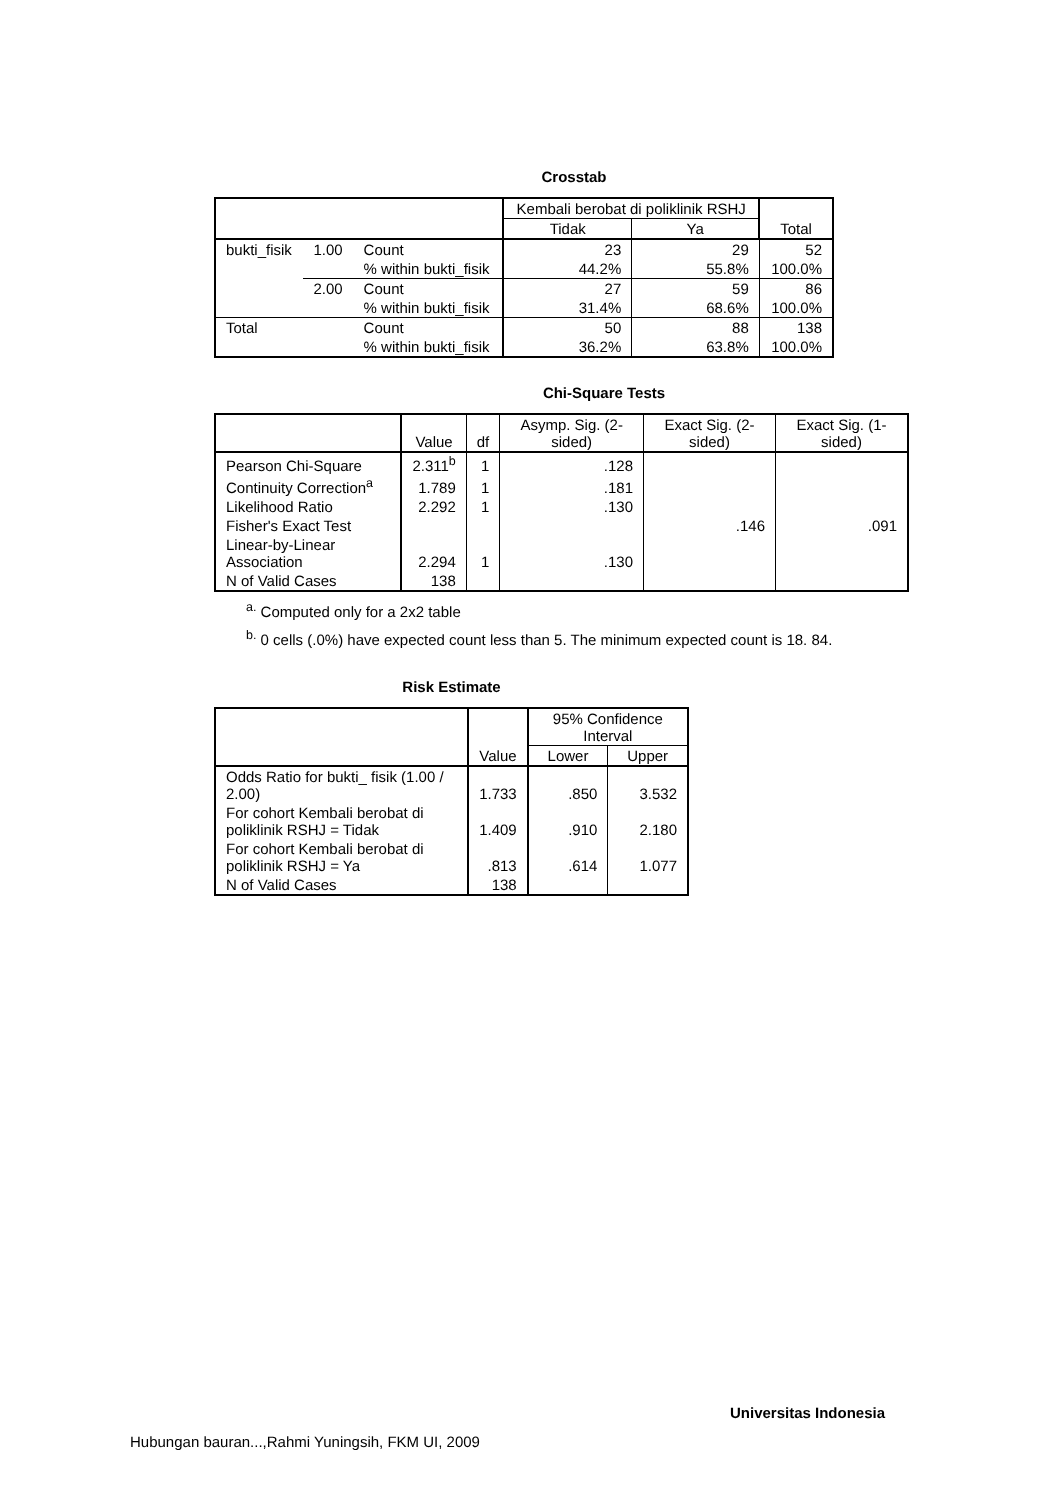Crosstab
| | | | Kembali berobat di poliklinik RSHJ | | Total |
| --- | --- | --- | --- | --- | --- |
| | | | Tidak | Ya | |
| bukti_fisik | 1.00 | Count | 23 | 29 | 52 |
| | | % within bukti_fisik | 44.2% | 55.8% | 100.0% |
| | 2.00 | Count | 27 | 59 | 86 |
| | | % within bukti_fisik | 31.4% | 68.6% | 100.0% |
| Total | | Count | 50 | 88 | 138 |
| | | % within bukti_fisik | 36.2% | 63.8% | 100.0% |
Chi-Square Tests
| | Value | df | Asymp. Sig. (2-sided) | Exact Sig. (2-sided) | Exact Sig. (1-sided) |
| --- | --- | --- | --- | --- | --- |
| Pearson Chi-Square | 2.311<sup>b</sup> | 1 | .128 | | |
| Continuity Correction<sup>a</sup> | 1.789 | 1 | .181 | | |
| Likelihood Ratio | 2.292 | 1 | .130 | | |
| Fisher's Exact Test | | | | .146 | .091 |
| Linear-by-Linear Association | 2.294 | 1 | .130 | | |
| N of Valid Cases | 138 | | | | |
<sup>a.</sup> Computed only for a 2x2 table
<sup>b.</sup> 0 cells (.0%) have expected count less than 5. The minimum expected count is 18. 84.
Risk Estimate
| | Value | 95% Confidence Interval | |
| --- | --- | --- | --- |
| | | Lower | Upper |
| Odds Ratio for bukti_ fisik (1.00 / 2.00) | 1.733 | .850 | 3.532 |
| For cohort Kembali berobat di poliklinik RSHJ = Tidak | 1.409 | .910 | 2.180 |
| For cohort Kembali berobat di poliklinik RSHJ = Ya | .813 | .614 | 1.077 |
| N of Valid Cases | 138 | | |
Universitas Indonesia
Hubungan bauran...,Rahmi Yuningsih, FKM UI, 2009